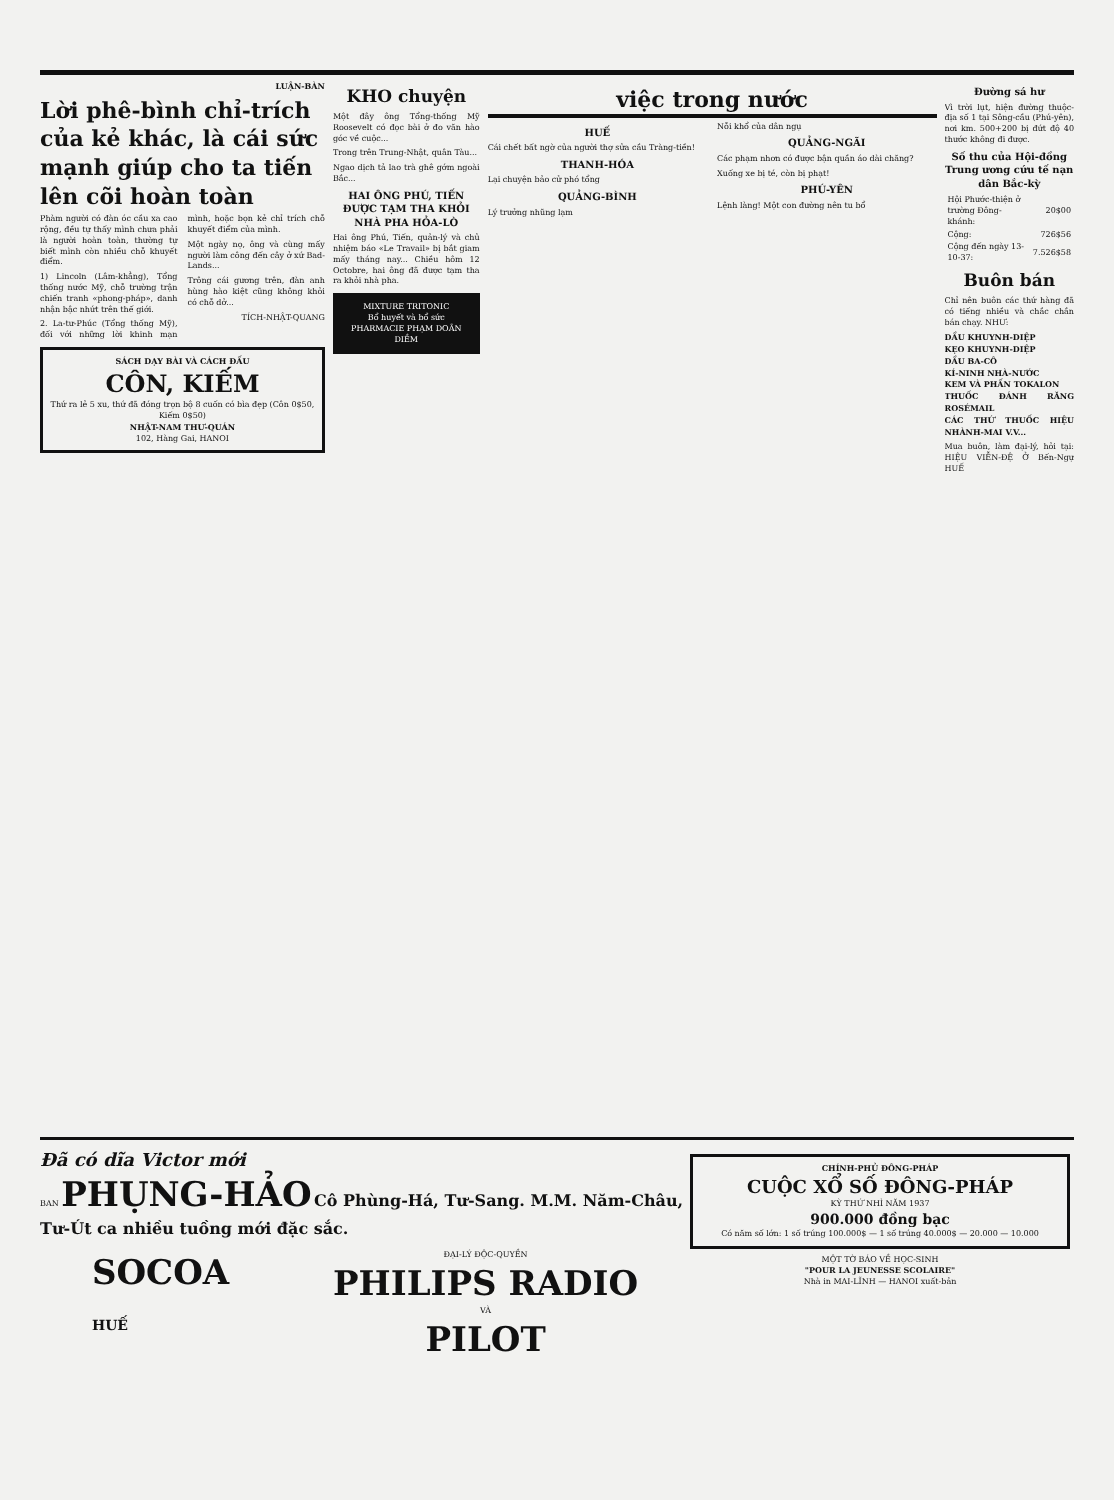LUẬN-BÀN
Lời phê-bình chỉ-trích của kẻ khác, là cái sức mạnh giúp cho ta tiến lên cõi hoàn toàn
Phàm người có đàn óc cầu xa cao rộng, đều tự thấy mình chưa phải là người hoàn toàn, thường tự biết mình còn nhiều chỗ khuyết điểm.
1) Lincoln (Lâm-khẳng), Tổng thống nước Mỹ, chỗ trường trận chiến tranh «phong-pháp», danh nhận bậc nhứt trên thế giới.
2. La-tư-Phúc (Tổng thống Mỹ), đối với những lời khinh mạn mình, hoặc bọn kẻ chỉ trích chỗ khuyết điểm của mình.
Một ngày nọ, ông và cùng mấy người làm công đến cây ở xứ Bad-Lands...
Trông cái gương trên, đàn anh hùng hào kiệt cũng không khỏi có chỗ dở...
TÍCH-NHẬT-QUANG
SÁCH DẠY BÀI VÀ CÁCH ĐẤU
CÔN, KIẾM
Thứ ra lẻ 5 xu, thứ đã đóng trọn bộ 8 cuốn có bìa đẹp (Côn 0$50, Kiếm 0$50)
NHẬT-NAM THƯ-QUÁN
102, Hàng Gai, HANOI
KHO chuyện
Một đây ông Tổng-thống Mỹ Roosevelt có đọc bài ở đo văn hào góc về cuộc...
Trong trên Trung-Nhật, quân Tàu...
Ngao dịch tả lao trà ghê gớm ngoài Bắc...
HAI ÔNG PHÚ, TIẾN ĐƯỢC TẠM THA KHỎI NHÀ PHA HỎA-LÒ
Hai ông Phú, Tiến, quản-lý và chủ nhiệm báo «Le Travail» bị bắt giam mấy tháng nay... Chiều hôm 12 Octobre, hai ông đã được tạm tha ra khỏi nhà pha.
MIXTURE TRITONIC
Bổ huyết và bổ sức
PHARMACIE PHẠM DOÃN DIỀM
việc trong nước
HUẾ
Cái chết bất ngờ của người thợ sửa cầu Tràng-tiền!
THANH-HÓA
Lại chuyện bảo cử phó tổng
QUẢNG-BÌNH
Lý trưởng nhũng lạm
Nỗi khổ của dân ngụ
QUẢNG-NGÃI
Các phạm nhơn có được bận quần áo dài chăng?
Xuống xe bị té, còn bị phạt!
PHÚ-YÊN
Lệnh làng! Một con đường nên tu bổ
Đường sá hư
Vì trời lụt, hiện đường thuộc-địa số 1 tại Sông-cầu (Phú-yên), nơi km. 500+200 bị đứt độ 40 thước không đi được.
Số thu của Hội-đồng Trung ương cứu tế nạn dân Bắc-kỳ
| Hội Phước-thiện ở trường Đông-khánh: | 20$00 |
| Cộng: | 726$56 |
| Cộng đến ngày 13-10-37: | 7.526$58 |
Buôn bán
Chỉ nên buôn các thứ hàng đã có tiếng nhiều và chắc chắn bán chạy. NHƯ:
DẦU KHUYNH-DIỆP
KẸO KHUYNH-DIỆP
DẦU BA-CÔ
KÍ-NINH NHÀ-NƯỚC
KEM VÀ PHẤN TOKALON
THUỐC ĐÁNH RĂNG ROSÉMAIL
CÁC THỨ THUỐC HIỆU NHÀNH-MAI V.V...
Mua buôn, làm đại-lý, hỏi tại: HIỆU VIỄN-ĐỆ Ở Bến-Ngự HUẾ
Đã có dĩa Victor mới
BAN PHỤNG-HẢO Cô Phùng-Há, Tư-Sang. M.M. Năm-Châu, Tư-Út ca nhiều tuồng mới đặc sắc.
SOCOA
HUẾ
ĐẠI-LÝ ĐỘC-QUYỀN
PHILIPS RADIO
VÀ
PILOT
CHÍNH-PHỦ ĐÔNG-PHÁP
CUỘC XỔ SỐ ĐÔNG-PHÁP
KỲ THỨ NHÌ NĂM 1937
900.000 đồng bạc
Có năm số lớn: 1 số trúng 100.000$ — 1 số trúng 40.000$ — 20.000 — 10.000
MỘT TỜ BÁO VỀ HỌC-SINH
"POUR LA JEUNESSE SCOLAIRE"
Nhà in MAI-LĨNH — HANOI xuất-bản